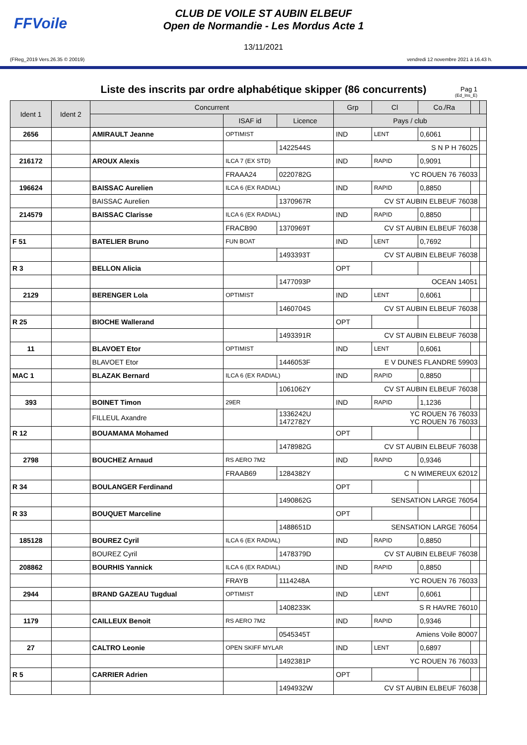FFVoile
CLUB DE VOILE ST AUBIN ELBEUF
Open de Normandie - Les Mordus Acte 1
13/11/2021
(FReg_2019 Vers.26.35 © 20019) vendredi 12 novembre 2021 à 16.43 h.
Liste des inscrits par ordre alphabétique skipper (86 concurrents) Pag 1
(Ed_Ins_E)
| Ident 1 | Ident 2 | Concurrent | | | Grp | Cl | Co./Ra | | |
| --- | --- | --- | --- | --- | --- | --- | --- | --- | --- |
| | | | ISAF id | Licence | Pays / club | | | | |
| 2656 | | AMIRAULT Jeanne | OPTIMIST | | IND | LENT | 0,6061 | | |
| | | | | 1422544S | S N P H 76025 | | | | |
| 216172 | | AROUX Alexis | ILCA 7 (EX STD) | | IND | RAPID | 0,9091 | | |
| | | | FRAAA24 | 0220782G | YC ROUEN 76 76033 | | | | |
| 196624 | | BAISSAC Aurelien | ILCA 6 (EX RADIAL) | | IND | RAPID | 0,8850 | | |
| | | BAISSAC Aurelien | | 1370967R | CV ST AUBIN ELBEUF 76038 | | | | |
| 214579 | | BAISSAC Clarisse | ILCA 6 (EX RADIAL) | | IND | RAPID | 0,8850 | | |
| | | | FRACB90 | 1370969T | CV ST AUBIN ELBEUF 76038 | | | | |
| F 51 | | BATELIER Bruno | FUN BOAT | | IND | LENT | 0,7692 | | |
| | | | | 1493393T | CV ST AUBIN ELBEUF 76038 | | | | |
| R 3 | | BELLON Alicia | | | OPT | | | | |
| | | | | 1477093P | OCEAN 14051 | | | | |
| 2129 | | BERENGER Lola | OPTIMIST | | IND | LENT | 0,6061 | | |
| | | | | 1460704S | CV ST AUBIN ELBEUF 76038 | | | | |
| R 25 | | BIOCHE Wallerand | | | OPT | | | | |
| | | | | 1493391R | CV ST AUBIN ELBEUF 76038 | | | | |
| 11 | | BLAVOET Etor | OPTIMIST | | IND | LENT | 0,6061 | | |
| | | BLAVOET Etor | | 1446053F | E V DUNES FLANDRE 59903 | | | | |
| MAC 1 | | BLAZAK Bernard | ILCA 6 (EX RADIAL) | | IND | RAPID | 0,8850 | | |
| | | | | 1061062Y | CV ST AUBIN ELBEUF 76038 | | | | |
| 393 | | BOINET Timon | 29ER | | IND | RAPID | 1,1236 | | |
| | | FILLEUL Axandre | | 1336242U 1472782Y | YC ROUEN 76 76033 YC ROUEN 76 76033 | | | | |
| R 12 | | BOUAMAMA Mohamed | | | OPT | | | | |
| | | | | 1478982G | CV ST AUBIN ELBEUF 76038 | | | | |
| 2798 | | BOUCHEZ Arnaud | RS AERO 7M2 | | IND | RAPID | 0,9346 | | |
| | | | FRAAB69 | 1284382Y | C N WIMEREUX 62012 | | | | |
| R 34 | | BOULANGER Ferdinand | | | OPT | | | | |
| | | | | 1490862G | SENSATION LARGE 76054 | | | | |
| R 33 | | BOUQUET Marceline | | | OPT | | | | |
| | | | | 1488651D | SENSATION LARGE 76054 | | | | |
| 185128 | | BOUREZ Cyril | ILCA 6 (EX RADIAL) | | IND | RAPID | 0,8850 | | |
| | | BOUREZ Cyril | | 1478379D | CV ST AUBIN ELBEUF 76038 | | | | |
| 208862 | | BOURHIS Yannick | ILCA 6 (EX RADIAL) | | IND | RAPID | 0,8850 | | |
| | | | FRAYB | 1114248A | YC ROUEN 76 76033 | | | | |
| 2944 | | BRAND GAZEAU Tugdual | OPTIMIST | | IND | LENT | 0,6061 | | |
| | | | | 1408233K | S R HAVRE 76010 | | | | |
| 1179 | | CAILLEUX Benoit | RS AERO 7M2 | | IND | RAPID | 0,9346 | | |
| | | | | 0545345T | Amiens Voile 80007 | | | | |
| 27 | | CALTRO Leonie | OPEN SKIFF MYLAR | | IND | LENT | 0,6897 | | |
| | | | | 1492381P | YC ROUEN 76 76033 | | | | |
| R 5 | | CARRIER Adrien | | | OPT | | | | |
| | | | | 1494932W | CV ST AUBIN ELBEUF 76038 | | | | |